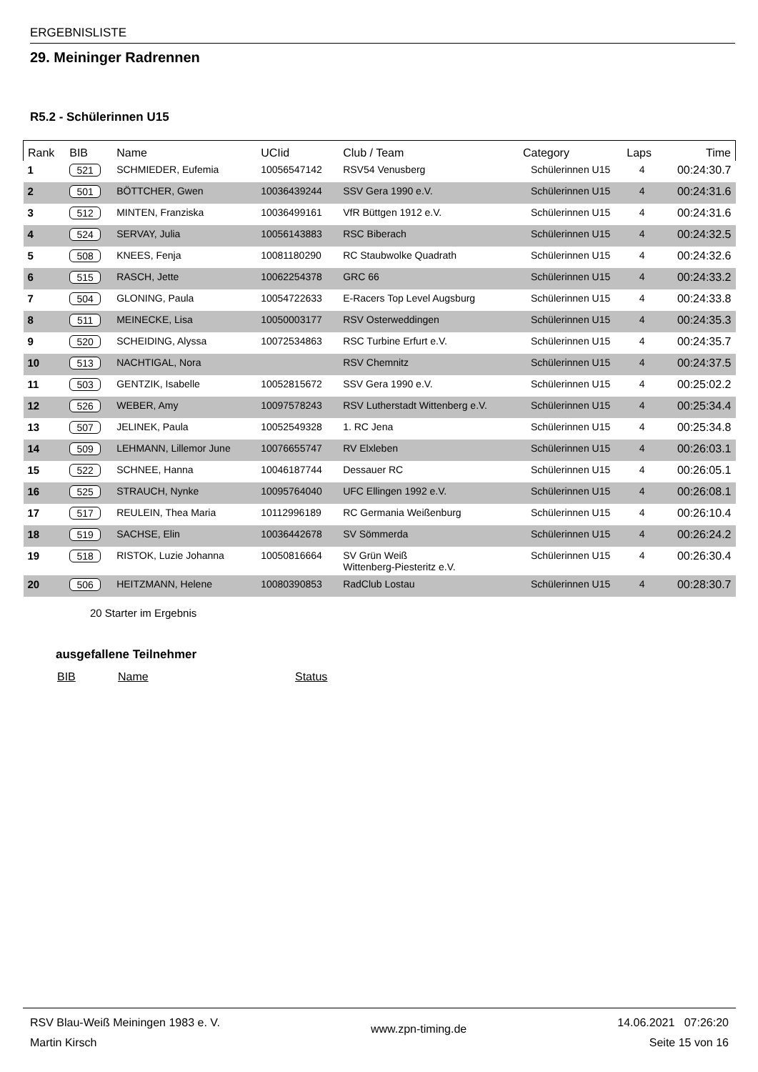ERGEBNISLISTE
29. Meininger Radrennen
R5.2 - Schülerinnen U15
| Rank | BIB | Name | UCIid | Club / Team | Category | Laps | Time |
| --- | --- | --- | --- | --- | --- | --- | --- |
| 1 | 521 | SCHMIEDER, Eufemia | 10056547142 | RSV54 Venusberg | Schülerinnen U15 | 4 | 00:24:30.7 |
| 2 | 501 | BÖTTCHER, Gwen | 10036439244 | SSV Gera 1990 e.V. | Schülerinnen U15 | 4 | 00:24:31.6 |
| 3 | 512 | MINTEN, Franziska | 10036499161 | VfR Büttgen 1912 e.V. | Schülerinnen U15 | 4 | 00:24:31.6 |
| 4 | 524 | SERVAY, Julia | 10056143883 | RSC Biberach | Schülerinnen U15 | 4 | 00:24:32.5 |
| 5 | 508 | KNEES, Fenja | 10081180290 | RC Staubwolke Quadrath | Schülerinnen U15 | 4 | 00:24:32.6 |
| 6 | 515 | RASCH, Jette | 10062254378 | GRC 66 | Schülerinnen U15 | 4 | 00:24:33.2 |
| 7 | 504 | GLONING, Paula | 10054722633 | E-Racers Top Level Augsburg | Schülerinnen U15 | 4 | 00:24:33.8 |
| 8 | 511 | MEINECKE, Lisa | 10050003177 | RSV Osterweddingen | Schülerinnen U15 | 4 | 00:24:35.3 |
| 9 | 520 | SCHEIDING, Alyssa | 10072534863 | RSC Turbine Erfurt e.V. | Schülerinnen U15 | 4 | 00:24:35.7 |
| 10 | 513 | NACHTIGAL, Nora | | RSV Chemnitz | Schülerinnen U15 | 4 | 00:24:37.5 |
| 11 | 503 | GENTZIK, Isabelle | 10052815672 | SSV Gera 1990 e.V. | Schülerinnen U15 | 4 | 00:25:02.2 |
| 12 | 526 | WEBER, Amy | 10097578243 | RSV Lutherstadt Wittenberg e.V. | Schülerinnen U15 | 4 | 00:25:34.4 |
| 13 | 507 | JELINEK, Paula | 10052549328 | 1. RC Jena | Schülerinnen U15 | 4 | 00:25:34.8 |
| 14 | 509 | LEHMANN, Lillemor June | 10076655747 | RV Elxleben | Schülerinnen U15 | 4 | 00:26:03.1 |
| 15 | 522 | SCHNEE, Hanna | 10046187744 | Dessauer RC | Schülerinnen U15 | 4 | 00:26:05.1 |
| 16 | 525 | STRAUCH, Nynke | 10095764040 | UFC Ellingen 1992 e.V. | Schülerinnen U15 | 4 | 00:26:08.1 |
| 17 | 517 | REULEIN, Thea Maria | 10112996189 | RC Germania Weißenburg | Schülerinnen U15 | 4 | 00:26:10.4 |
| 18 | 519 | SACHSE, Elin | 10036442678 | SV Sömmerda | Schülerinnen U15 | 4 | 00:26:24.2 |
| 19 | 518 | RISTOK, Luzie Johanna | 10050816664 | SV Grün Weiß Wittenberg-Piesteritz e.V. | Schülerinnen U15 | 4 | 00:26:30.4 |
| 20 | 506 | HEITZMANN, Helene | 10080390853 | RadClub Lostau | Schülerinnen U15 | 4 | 00:28:30.7 |
20 Starter im Ergebnis
ausgefallene Teilnehmer
BIB Name Status
RSV Blau-Weiß Meiningen 1983 e. V.
Martin Kirsch
www.zpn-timing.de
14.06.2021 07:26:20
Seite 15 von 16